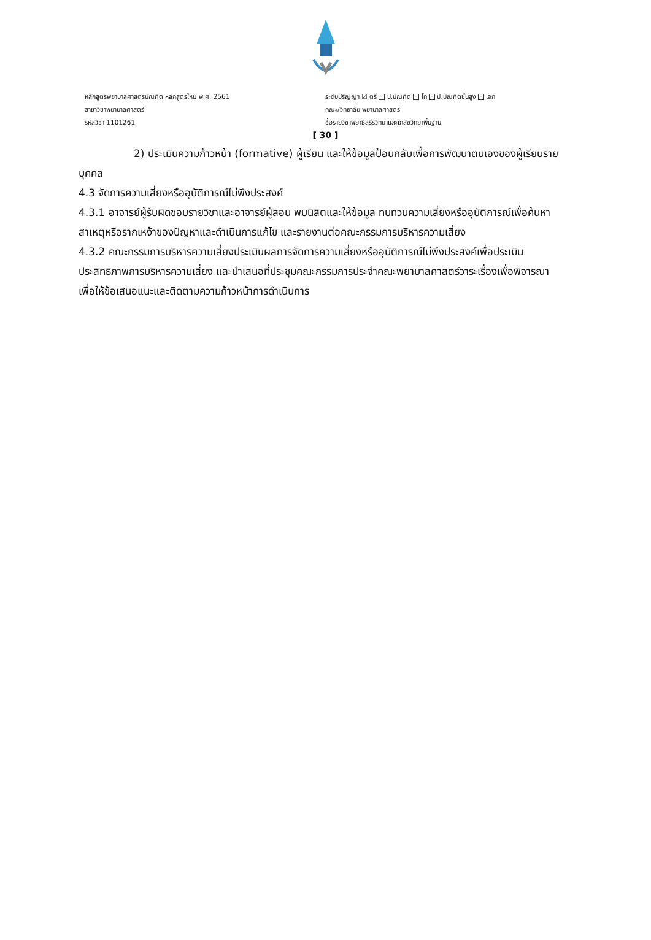หลักสูตรพยาบาลศาสตรบัณฑิต หลักสูตรใหม่ พ.ศ. 2561
สาขาวิชาพยาบาลศาสตร์
รหัสวิชา 1101261
ระดับปริญญา ☑ ตรี ป.บัณฑิต โท ป.บัณฑิตชั้นสูง เอก
คณะ/วิทยาลัย พยาบาลศาสตร์
ชื่อรายวิชาพยาธิสรีรวิทยาและเภสัชวิทยาพื้นฐาน
[ 30 ]
2) ประเมินความก้าวหน้า (formative) ผู้เรียน และให้ข้อมูลป้อนกลับเพื่อการพัฒนาตนเองของผู้เรียนรายบุคคล
4.3 จัดการความเสี่ยงหรืออุบัติการณ์ไม่พึงประสงค์
4.3.1 อาจารย์ผู้รับผิดชอบรายวิชาและอาจารย์ผู้สอน พบนิสิตและให้ข้อมูล ทบทวนความเสี่ยงหรืออุบัติการณ์เพื่อค้นหาสาเหตุหรือรากเหง้าของปัญหาและดำเนินการแก้ไข และรายงานต่อคณะกรรมการบริหารความเสี่ยง
4.3.2 คณะกรรมการบริหารความเสี่ยงประเมินผลการจัดการความเสี่ยงหรืออุบัติการณ์ไม่พึงประสงค์เพื่อประเมินประสิทธิภาพการบริหารความเสี่ยง และนำเสนอที่ประชุมคณะกรรมการประจำคณะพยาบาลศาสตร์วาระเรื่องเพื่อพิจารณา เพื่อให้ข้อเสนอแนะและติดตามความก้าวหน้าการดำเนินการ